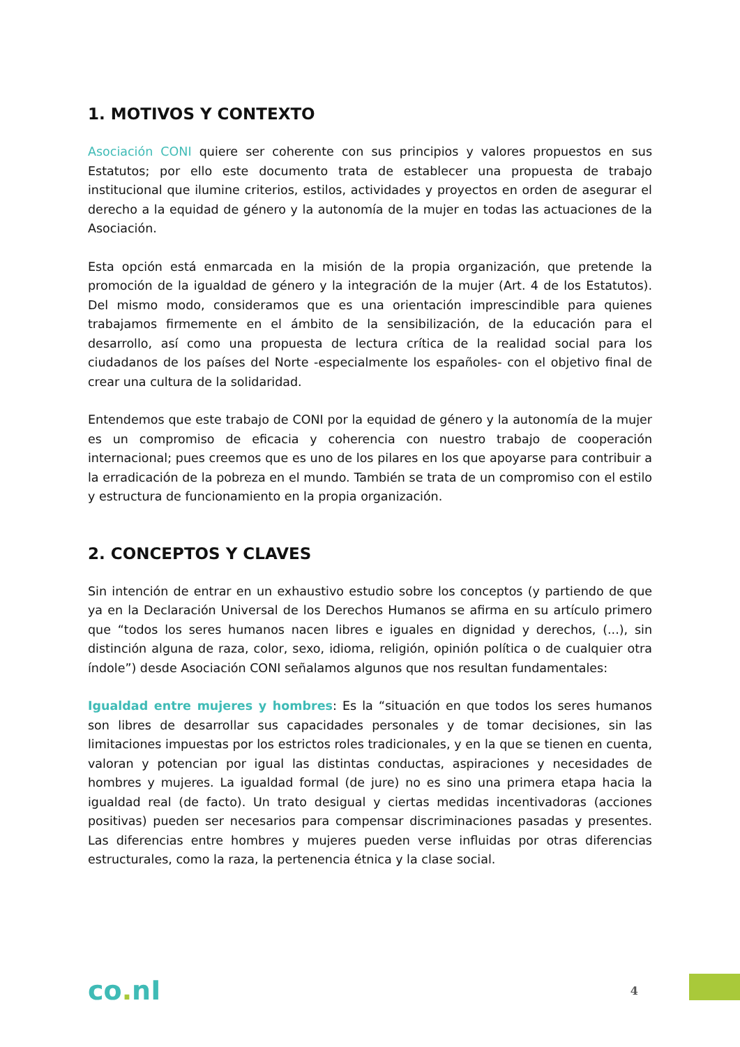1. MOTIVOS Y CONTEXTO
Asociación CONI quiere ser coherente con sus principios y valores propuestos en sus Estatutos; por ello este documento trata de establecer una propuesta de trabajo institucional que ilumine criterios, estilos, actividades y proyectos en orden de asegurar el derecho a la equidad de género y la autonomía de la mujer en todas las actuaciones de la Asociación.
Esta opción está enmarcada en la misión de la propia organización, que pretende la promoción de la igualdad de género y la integración de la mujer (Art. 4 de los Estatutos). Del mismo modo, consideramos que es una orientación imprescindible para quienes trabajamos firmemente en el ámbito de la sensibilización, de la educación para el desarrollo, así como una propuesta de lectura crítica de la realidad social para los ciudadanos de los países del Norte -especialmente los españoles- con el objetivo final de crear una cultura de la solidaridad.
Entendemos que este trabajo de CONI por la equidad de género y la autonomía de la mujer es un compromiso de eficacia y coherencia con nuestro trabajo de cooperación internacional; pues creemos que es uno de los pilares en los que apoyarse para contribuir a la erradicación de la pobreza en el mundo. También se trata de un compromiso con el estilo y estructura de funcionamiento en la propia organización.
2. CONCEPTOS Y CLAVES
Sin intención de entrar en un exhaustivo estudio sobre los conceptos (y partiendo de que ya en la Declaración Universal de los Derechos Humanos se afirma en su artículo primero que “todos los seres humanos nacen libres e iguales en dignidad y derechos, (...), sin distinción alguna de raza, color, sexo, idioma, religión, opinión política o de cualquier otra índole”) desde Asociación CONI señalamos algunos que nos resultan fundamentales:
Igualdad entre mujeres y hombres: Es la “situación en que todos los seres humanos son libres de desarrollar sus capacidades personales y de tomar decisiones, sin las limitaciones impuestas por los estrictos roles tradicionales, y en la que se tienen en cuenta, valoran y potencian por igual las distintas conductas, aspiraciones y necesidades de hombres y mujeres. La igualdad formal (de jure) no es sino una primera etapa hacia la igualdad real (de facto). Un trato desigual y ciertas medidas incentivadoras (acciones positivas) pueden ser necesarios para compensar discriminaciones pasadas y presentes. Las diferencias entre hombres y mujeres pueden verse influidas por otras diferencias estructurales, como la raza, la pertenencia étnica y la clase social.
co. nI
4